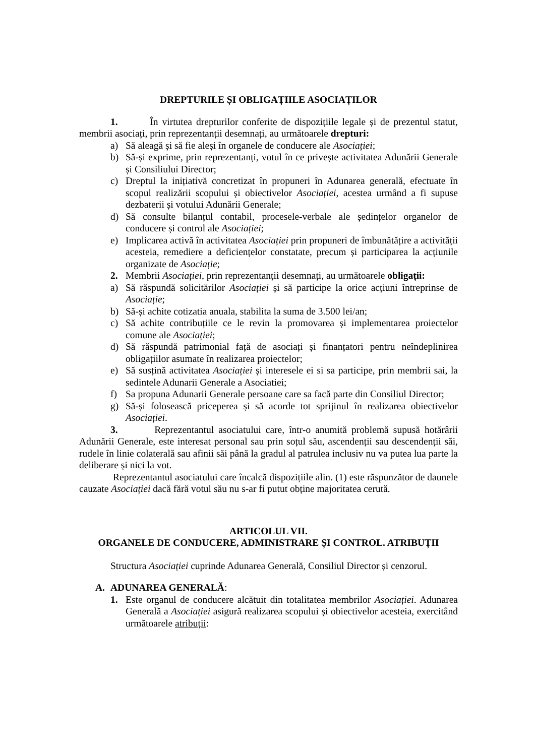DREPTURILE ȘI OBLIGAȚIILE ASOCIAȚILOR
1. În virtutea drepturilor conferite de dispozițiile legale și de prezentul statut, membrii asociați, prin reprezentanții desemnați, au următoarele drepturi:
a) Să aleagă și să fie aleși în organele de conducere ale Asociației;
b) Să-și exprime, prin reprezentanți, votul în ce privește activitatea Adunării Generale și Consiliului Director;
c) Dreptul la inițiativă concretizat în propuneri în Adunarea generală, efectuate în scopul realizării scopului și obiectivelor Asociației, acestea urmând a fi supuse dezbaterii și votului Adunării Generale;
d) Să consulte bilanțul contabil, procesele-verbale ale ședințelor organelor de conducere și control ale Asociației;
e) Implicarea activă în activitatea Asociației prin propuneri de îmbunătățire a activității acesteia, remediere a deficiențelor constatate, precum și participarea la acțiunile organizate de Asociație;
2. Membrii Asociației, prin reprezentanții desemnați, au următoarele obligații:
a) Să răspundă solicitărilor Asociației și să participe la orice acțiuni întreprinse de Asociație;
b) Să-și achite cotizatia anuala, stabilita la suma de 3.500 lei/an;
c) Să achite contribuțiile ce le revin la promovarea și implementarea proiectelor comune ale Asociației;
d) Să răspundă patrimonial față de asociați și finanțatori pentru neîndeplinirea obligațiilor asumate în realizarea proiectelor;
e) Să susțină activitatea Asociației și interesele ei si sa participe, prin membrii sai, la sedintele Adunarii Generale a Asociatiei;
f) Sa propuna Adunarii Generale persoane care sa facă parte din Consiliul Director;
g) Să-și folosească priceperea și să acorde tot sprijinul în realizarea obiectivelor Asociației.
3. Reprezentantul asociatului care, într-o anumită problemă supusă hotărârii Adunării Generale, este interesat personal sau prin soțul său, ascendenții sau descendenții săi, rudele în linie colaterală sau afinii săi până la gradul al patrulea inclusiv nu va putea lua parte la deliberare și nici la vot.
Reprezentantul asociatului care încalcă dispozițiile alin. (1) este răspunzător de daunele cauzate Asociației dacă fără votul său nu s-ar fi putut obține majoritatea cerută.
ARTICOLUL VII.
ORGANELE DE CONDUCERE, ADMINISTRARE ȘI CONTROL. ATRIBUȚII
Structura Asociației cuprinde Adunarea Generală, Consiliul Director și cenzorul.
A. ADUNAREA GENERALĂ:
1. Este organul de conducere alcătuit din totalitatea membrilor Asociației. Adunarea Generală a Asociației asigură realizarea scopului și obiectivelor acesteia, exercitând următoarele atribuții: